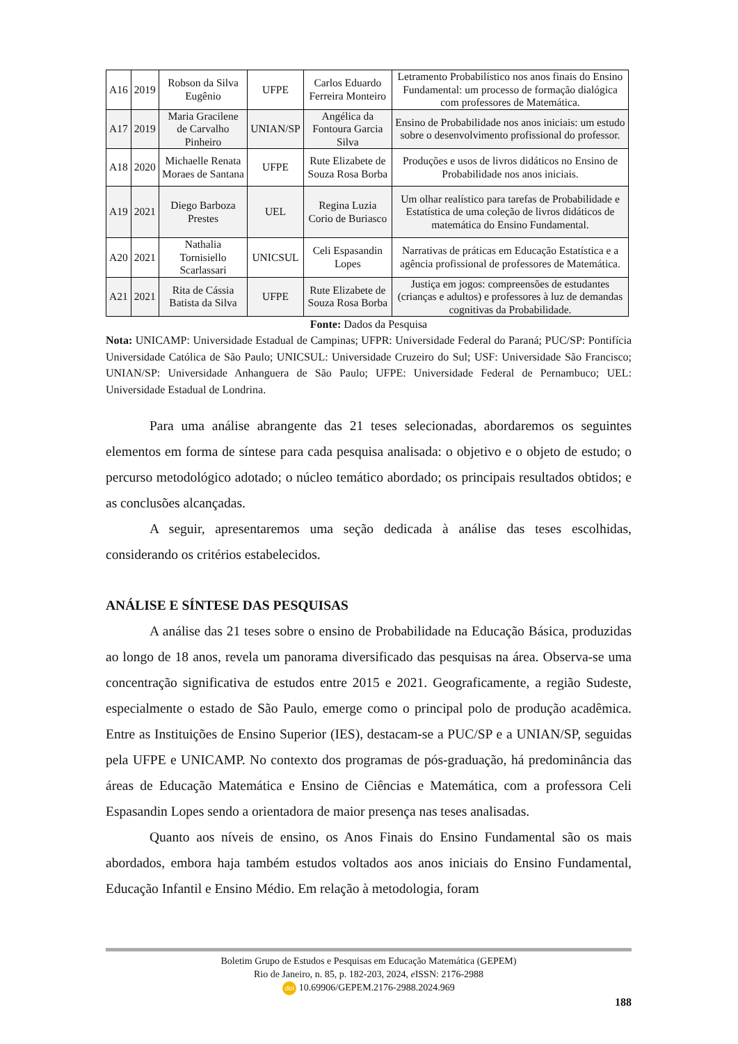| A16 | 2019 | Robson da Silva Eugênio | UFPE | Carlos Eduardo Ferreira Monteiro | Letramento Probabilístico nos anos finais do Ensino Fundamental: um processo de formação dialógica com professores de Matemática. |
| A17 | 2019 | Maria Gracilene de Carvalho Pinheiro | UNIAN/SP | Angélica da Fontoura Garcia Silva | Ensino de Probabilidade nos anos iniciais: um estudo sobre o desenvolvimento profissional do professor. |
| A18 | 2020 | Michaelle Renata Moraes de Santana | UFPE | Rute Elizabete de Souza Rosa Borba | Produções e usos de livros didáticos no Ensino de Probabilidade nos anos iniciais. |
| A19 | 2021 | Diego Barboza Prestes | UEL | Regina Luzia Corio de Buriasco | Um olhar realístico para tarefas de Probabilidade e Estatística de uma coleção de livros didáticos de matemática do Ensino Fundamental. |
| A20 | 2021 | Nathalia Tornisiello Scarlassari | UNICSUL | Celi Espasandin Lopes | Narrativas de práticas em Educação Estatística e a agência profissional de professores de Matemática. |
| A21 | 2021 | Rita de Cássia Batista da Silva | UFPE | Rute Elizabete de Souza Rosa Borba | Justiça em jogos: compreensões de estudantes (crianças e adultos) e professores à luz de demandas cognitivas da Probabilidade. |
Fonte: Dados da Pesquisa
Nota: UNICAMP: Universidade Estadual de Campinas; UFPR: Universidade Federal do Paraná; PUC/SP: Pontifícia Universidade Católica de São Paulo; UNICSUL: Universidade Cruzeiro do Sul; USF: Universidade São Francisco; UNIAN/SP: Universidade Anhanguera de São Paulo; UFPE: Universidade Federal de Pernambuco; UEL: Universidade Estadual de Londrina.
Para uma análise abrangente das 21 teses selecionadas, abordaremos os seguintes elementos em forma de síntese para cada pesquisa analisada: o objetivo e o objeto de estudo; o percurso metodológico adotado; o núcleo temático abordado; os principais resultados obtidos; e as conclusões alcançadas.
A seguir, apresentaremos uma seção dedicada à análise das teses escolhidas, considerando os critérios estabelecidos.
ANÁLISE E SÍNTESE DAS PESQUISAS
A análise das 21 teses sobre o ensino de Probabilidade na Educação Básica, produzidas ao longo de 18 anos, revela um panorama diversificado das pesquisas na área. Observa-se uma concentração significativa de estudos entre 2015 e 2021. Geograficamente, a região Sudeste, especialmente o estado de São Paulo, emerge como o principal polo de produção acadêmica. Entre as Instituições de Ensino Superior (IES), destacam-se a PUC/SP e a UNIAN/SP, seguidas pela UFPE e UNICAMP. No contexto dos programas de pós-graduação, há predominância das áreas de Educação Matemática e Ensino de Ciências e Matemática, com a professora Celi Espasandin Lopes sendo a orientadora de maior presença nas teses analisadas.
Quanto aos níveis de ensino, os Anos Finais do Ensino Fundamental são os mais abordados, embora haja também estudos voltados aos anos iniciais do Ensino Fundamental, Educação Infantil e Ensino Médio. Em relação à metodologia, foram
Boletim Grupo de Estudos e Pesquisas em Educação Matemática (GEPEM)
Rio de Janeiro, n. 85, p. 182-203, 2024, e ISSN: 2176-2988
doi 10.69906/GEPEM.2176-2988.2024.969
188